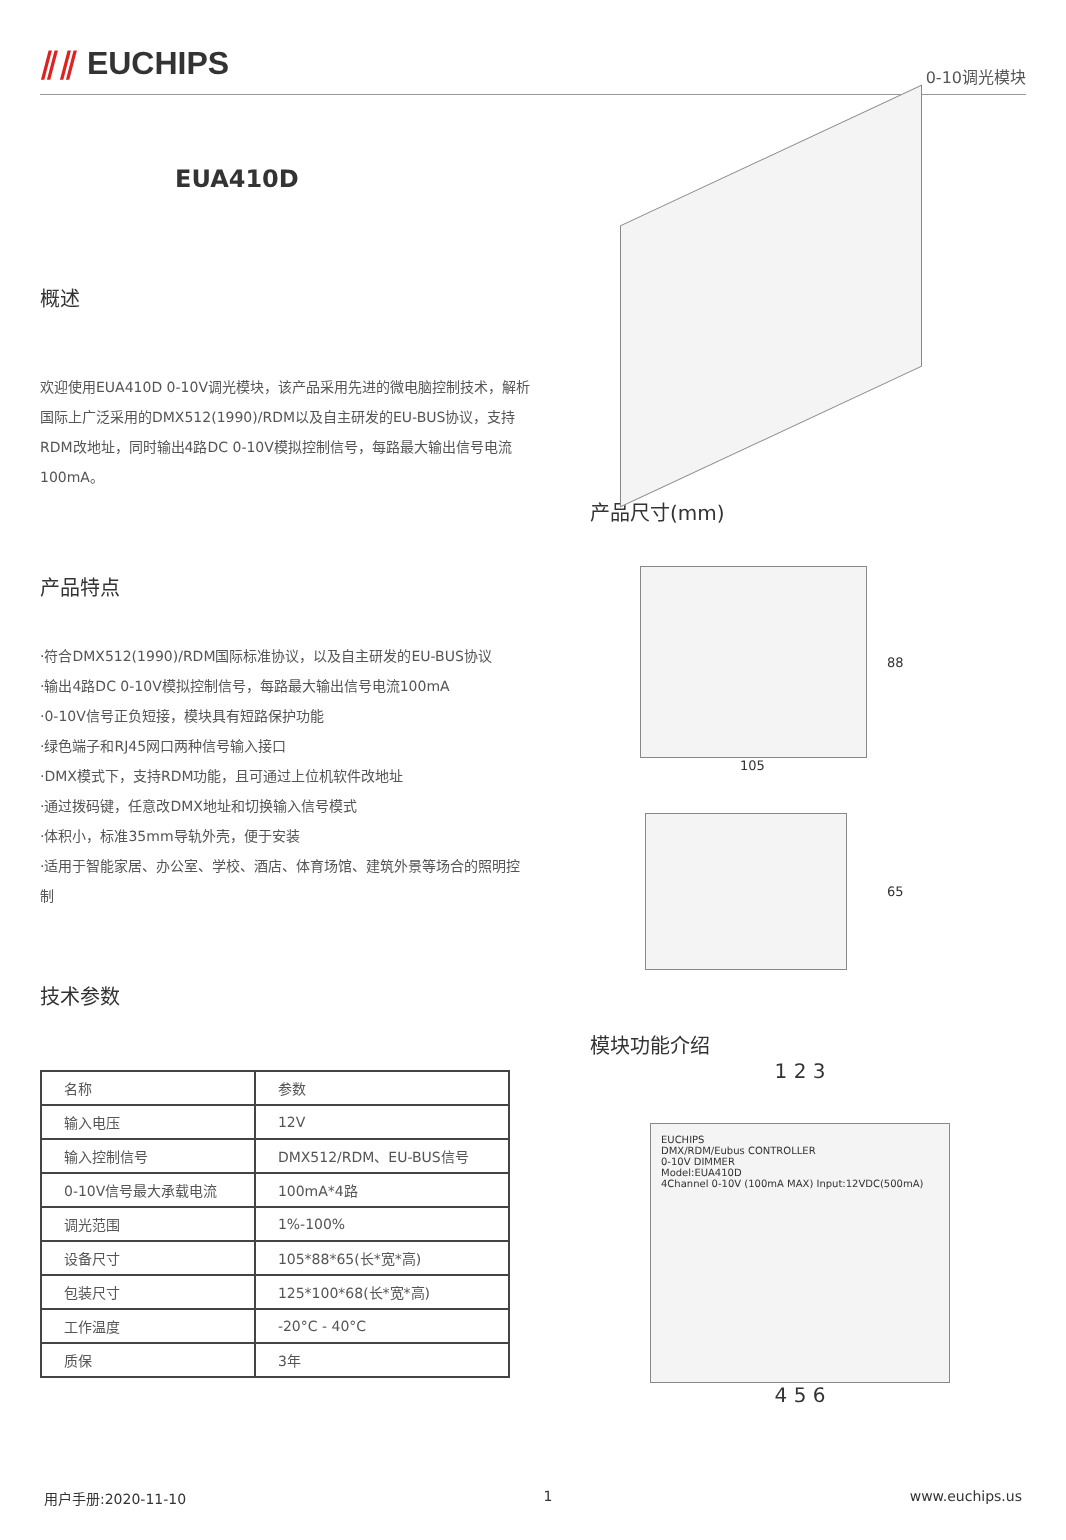⫽⫽ EUCHIPS
0-10调光模块
EUA410D
概述
欢迎使用EUA410D 0-10V调光模块，该产品采用先进的微电脑控制技术，解析国际上广泛采用的DMX512(1990)/RDM以及自主研发的EU-BUS协议，支持RDM改地址，同时输出4路DC 0-10V模拟控制信号，每路最大输出信号电流100mA。
产品特点
·符合DMX512(1990)/RDM国际标准协议，以及自主研发的EU-BUS协议
·输出4路DC 0-10V模拟控制信号，每路最大输出信号电流100mA
·0-10V信号正负短接，模块具有短路保护功能
·绿色端子和RJ45网口两种信号输入接口
·DMX模式下，支持RDM功能，且可通过上位机软件改地址
·通过拨码键，任意改DMX地址和切换输入信号模式
·体积小，标准35mm导轨外壳，便于安装
·适用于智能家居、办公室、学校、酒店、体育场馆、建筑外景等场合的照明控制
技术参数
| 名称 | 参数 |
| --- | --- |
| 输入电压 | 12V |
| 输入控制信号 | DMX512/RDM、EU-BUS信号 |
| 0-10V信号最大承载电流 | 100mA*4路 |
| 调光范围 | 1%-100% |
| 设备尺寸 | 105*88*65(长*宽*高) |
| 包装尺寸 | 125*100*68(长*宽*高) |
| 工作温度 | -20°C - 40°C |
| 质保 | 3年 |
产品尺寸(mm)
88
105
65
模块功能介绍
1 2 3
EUCHIPS
DMX/RDM/Eubus CONTROLLER
0-10V DIMMER
Model:EUA410D
4Channel 0-10V (100mA MAX) Input:12VDC(500mA)
4 5 6
用户手册:2020-11-10 1 www.euchips.us